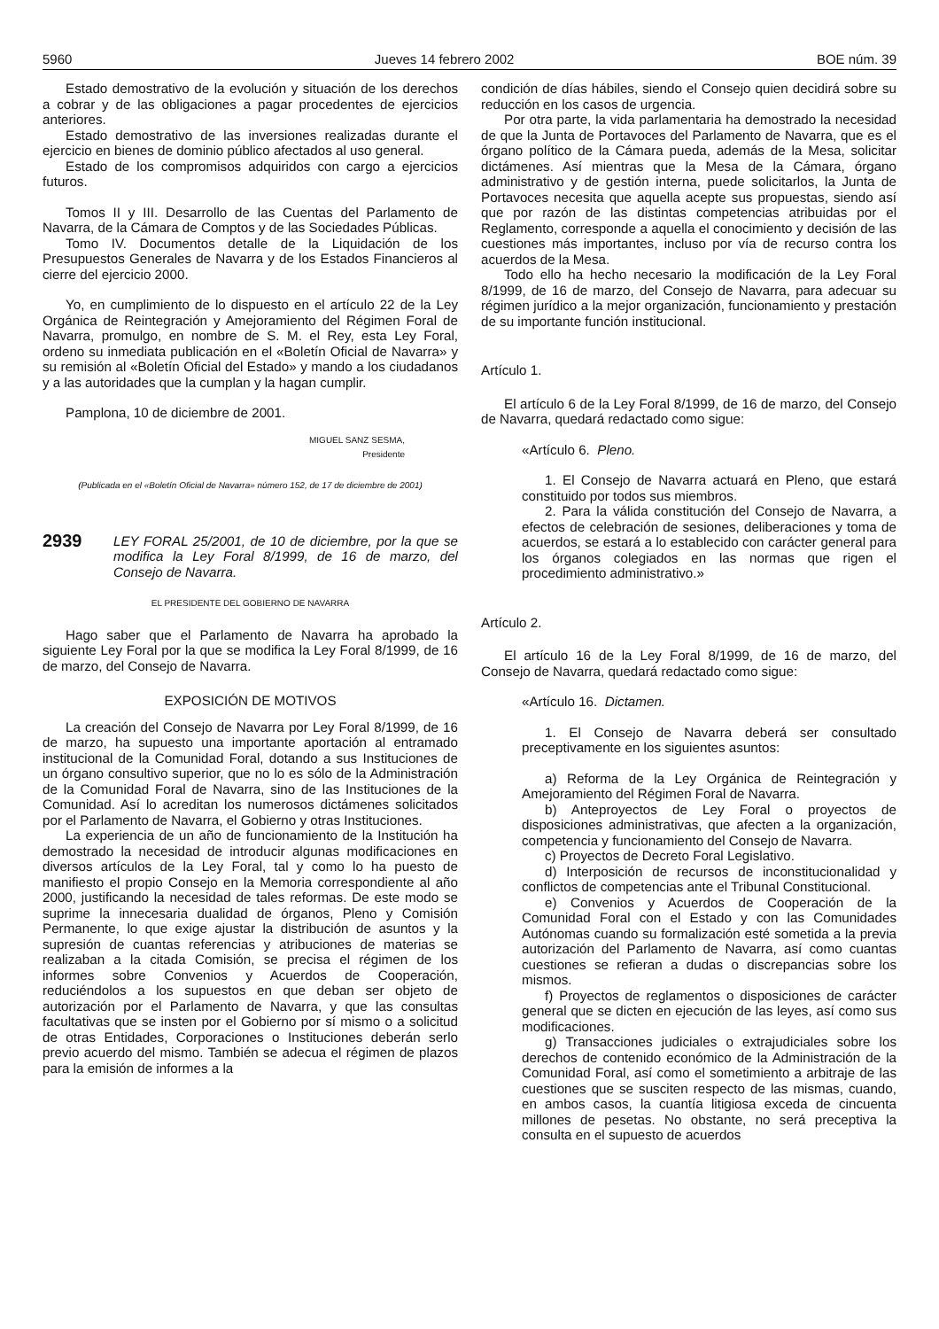5960 Jueves 14 febrero 2002 BOE núm. 39
Estado demostrativo de la evolución y situación de los derechos a cobrar y de las obligaciones a pagar procedentes de ejercicios anteriores.
Estado demostrativo de las inversiones realizadas durante el ejercicio en bienes de dominio público afectados al uso general.
Estado de los compromisos adquiridos con cargo a ejercicios futuros.
Tomos II y III. Desarrollo de las Cuentas del Parlamento de Navarra, de la Cámara de Comptos y de las Sociedades Públicas.
Tomo IV. Documentos detalle de la Liquidación de los Presupuestos Generales de Navarra y de los Estados Financieros al cierre del ejercicio 2000.
Yo, en cumplimiento de lo dispuesto en el artículo 22 de la Ley Orgánica de Reintegración y Amejoramiento del Régimen Foral de Navarra, promulgo, en nombre de S. M. el Rey, esta Ley Foral, ordeno su inmediata publicación en el «Boletín Oficial de Navarra» y su remisión al «Boletín Oficial del Estado» y mando a los ciudadanos y a las autoridades que la cumplan y la hagan cumplir.
Pamplona, 10 de diciembre de 2001.
MIGUEL SANZ SESMA,
Presidente
(Publicada en el «Boletín Oficial de Navarra» número 152, de 17 de diciembre de 2001)
2939
LEY FORAL 25/2001, de 10 de diciembre, por la que se modifica la Ley Foral 8/1999, de 16 de marzo, del Consejo de Navarra.
EL PRESIDENTE DEL GOBIERNO DE NAVARRA
Hago saber que el Parlamento de Navarra ha aprobado la siguiente Ley Foral por la que se modifica la Ley Foral 8/1999, de 16 de marzo, del Consejo de Navarra.
EXPOSICIÓN DE MOTIVOS
La creación del Consejo de Navarra por Ley Foral 8/1999, de 16 de marzo, ha supuesto una importante aportación al entramado institucional de la Comunidad Foral, dotando a sus Instituciones de un órgano consultivo superior, que no lo es sólo de la Administración de la Comunidad Foral de Navarra, sino de las Instituciones de la Comunidad. Así lo acreditan los numerosos dictámenes solicitados por el Parlamento de Navarra, el Gobierno y otras Instituciones.
La experiencia de un año de funcionamiento de la Institución ha demostrado la necesidad de introducir algunas modificaciones en diversos artículos de la Ley Foral, tal y como lo ha puesto de manifiesto el propio Consejo en la Memoria correspondiente al año 2000, justificando la necesidad de tales reformas. De este modo se suprime la innecesaria dualidad de órganos, Pleno y Comisión Permanente, lo que exige ajustar la distribución de asuntos y la supresión de cuantas referencias y atribuciones de materias se realizaban a la citada Comisión, se precisa el régimen de los informes sobre Convenios y Acuerdos de Cooperación, reduciéndolos a los supuestos en que deban ser objeto de autorización por el Parlamento de Navarra, y que las consultas facultativas que se insten por el Gobierno por sí mismo o a solicitud de otras Entidades, Corporaciones o Instituciones deberán serlo previo acuerdo del mismo. También se adecua el régimen de plazos para la emisión de informes a la
condición de días hábiles, siendo el Consejo quien decidirá sobre su reducción en los casos de urgencia.
Por otra parte, la vida parlamentaria ha demostrado la necesidad de que la Junta de Portavoces del Parlamento de Navarra, que es el órgano político de la Cámara pueda, además de la Mesa, solicitar dictámenes. Así mientras que la Mesa de la Cámara, órgano administrativo y de gestión interna, puede solicitarlos, la Junta de Portavoces necesita que aquella acepte sus propuestas, siendo así que por razón de las distintas competencias atribuidas por el Reglamento, corresponde a aquella el conocimiento y decisión de las cuestiones más importantes, incluso por vía de recurso contra los acuerdos de la Mesa.
Todo ello ha hecho necesario la modificación de la Ley Foral 8/1999, de 16 de marzo, del Consejo de Navarra, para adecuar su régimen jurídico a la mejor organización, funcionamiento y prestación de su importante función institucional.
Artículo 1.
El artículo 6 de la Ley Foral 8/1999, de 16 de marzo, del Consejo de Navarra, quedará redactado como sigue:
«Artículo 6. Pleno.
1. El Consejo de Navarra actuará en Pleno, que estará constituido por todos sus miembros.
2. Para la válida constitución del Consejo de Navarra, a efectos de celebración de sesiones, deliberaciones y toma de acuerdos, se estará a lo establecido con carácter general para los órganos colegiados en las normas que rigen el procedimiento administrativo.»
Artículo 2.
El artículo 16 de la Ley Foral 8/1999, de 16 de marzo, del Consejo de Navarra, quedará redactado como sigue:
«Artículo 16. Dictamen.
1. El Consejo de Navarra deberá ser consultado preceptivamente en los siguientes asuntos:
a) Reforma de la Ley Orgánica de Reintegración y Amejoramiento del Régimen Foral de Navarra.
b) Anteproyectos de Ley Foral o proyectos de disposiciones administrativas, que afecten a la organización, competencia y funcionamiento del Consejo de Navarra.
c) Proyectos de Decreto Foral Legislativo.
d) Interposición de recursos de inconstitucionalidad y conflictos de competencias ante el Tribunal Constitucional.
e) Convenios y Acuerdos de Cooperación de la Comunidad Foral con el Estado y con las Comunidades Autónomas cuando su formalización esté sometida a la previa autorización del Parlamento de Navarra, así como cuantas cuestiones se refieran a dudas o discrepancias sobre los mismos.
f) Proyectos de reglamentos o disposiciones de carácter general que se dicten en ejecución de las leyes, así como sus modificaciones.
g) Transacciones judiciales o extrajudiciales sobre los derechos de contenido económico de la Administración de la Comunidad Foral, así como el sometimiento a arbitraje de las cuestiones que se susciten respecto de las mismas, cuando, en ambos casos, la cuantía litigiosa exceda de cincuenta millones de pesetas. No obstante, no será preceptiva la consulta en el supuesto de acuerdos